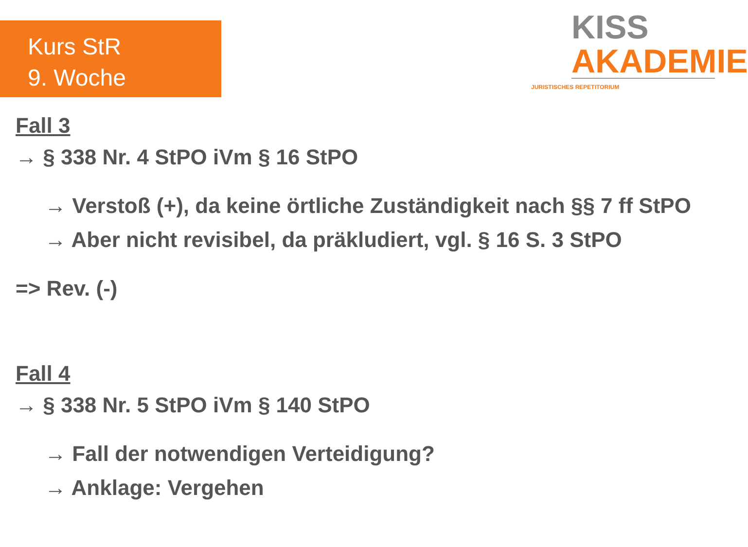Kurs StR
9. Woche
KISS
AKADEMIE
JURISTISCHES REPETITORIUM
Fall 3
→ § 338 Nr. 4 StPO iVm § 16 StPO
→ Verstoß (+), da keine örtliche Zuständigkeit nach §§ 7 ff StPO
→ Aber nicht revisibel, da präkludiert, vgl. § 16 S. 3 StPO
=> Rev. (-)
Fall 4
→ § 338 Nr. 5 StPO iVm § 140 StPO
→ Fall der notwendigen Verteidigung?
→ Anklage: Vergehen